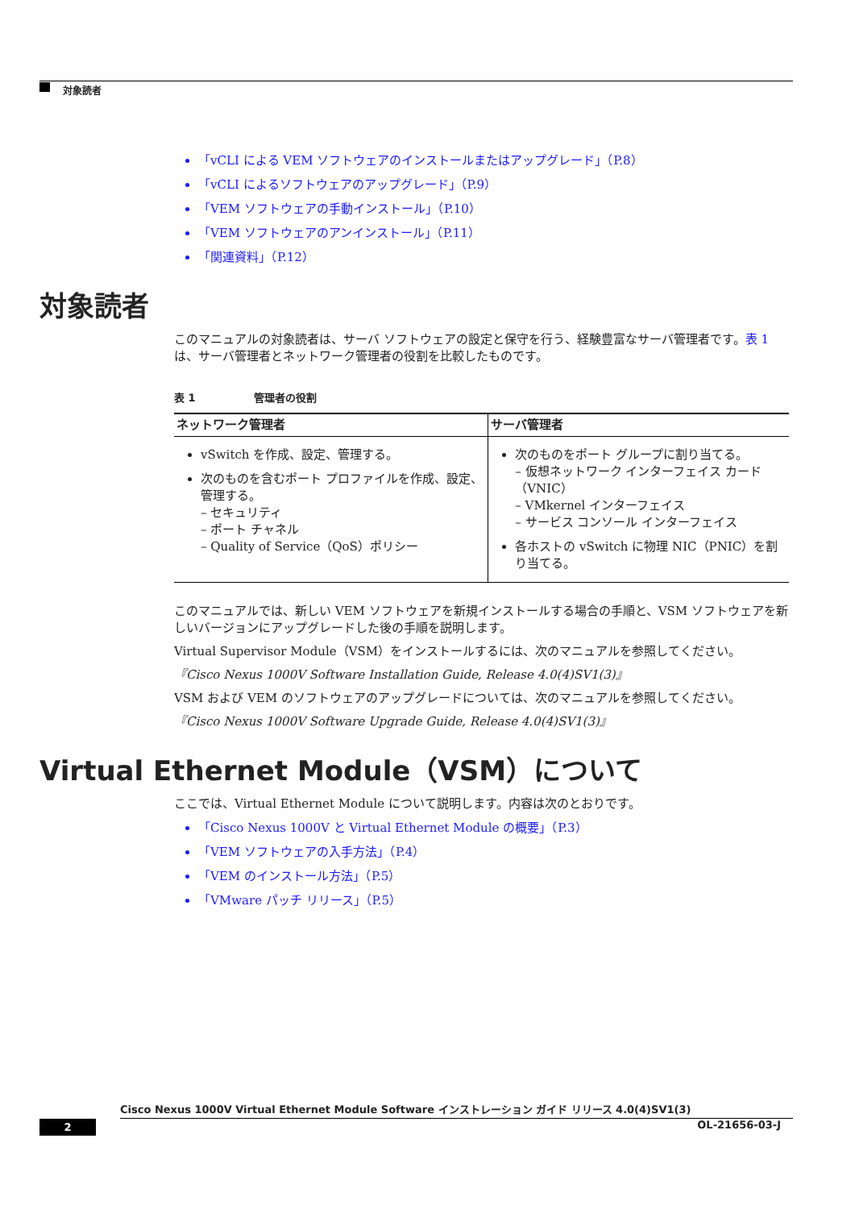対象読者
「vCLI による VEM ソフトウェアのインストールまたはアップグレード」（P.8）
「vCLI によるソフトウェアのアップグレード」（P.9）
「VEM ソフトウェアの手動インストール」（P.10）
「VEM ソフトウェアのアンインストール」（P.11）
「関連資料」（P.12）
対象読者
このマニュアルの対象読者は、サーバ ソフトウェアの設定と保守を行う、経験豊富なサーバ管理者です。表 1 は、サーバ管理者とネットワーク管理者の役割を比較したものです。
表 1 管理者の役割
| ネットワーク管理者 | サーバ管理者 |
| --- | --- |
| vSwitch を作成、設定、管理する。 次のものを含むポート プロファイルを作成、設定、管理する。 – セキュリティ – ポート チャネル – Quality of Service（QoS）ポリシー | 次のものをポート グループに割り当てる。 – 仮想ネットワーク インターフェイス カード（VNIC） – VMkernel インターフェイス – サービス コンソール インターフェイス 各ホストの vSwitch に物理 NIC（PNIC）を割り当てる。 |
このマニュアルでは、新しい VEM ソフトウェアを新規インストールする場合の手順と、VSM ソフトウェアを新しいバージョンにアップグレードした後の手順を説明します。
Virtual Supervisor Module（VSM）をインストールするには、次のマニュアルを参照してください。
『Cisco Nexus 1000V Software Installation Guide, Release 4.0(4)SV1(3)』
VSM および VEM のソフトウェアのアップグレードについては、次のマニュアルを参照してください。
『Cisco Nexus 1000V Software Upgrade Guide, Release 4.0(4)SV1(3)』
Virtual Ethernet Module（VSM）について
ここでは、Virtual Ethernet Module について説明します。内容は次のとおりです。
「Cisco Nexus 1000V と Virtual Ethernet Module の概要」（P.3）
「VEM ソフトウェアの入手方法」（P.4）
「VEM のインストール方法」（P.5）
「VMware パッチ リリース」（P.5）
Cisco Nexus 1000V Virtual Ethernet Module Software インストレーション ガイド リリース 4.0(4)SV1(3)
2 OL-21656-03-J